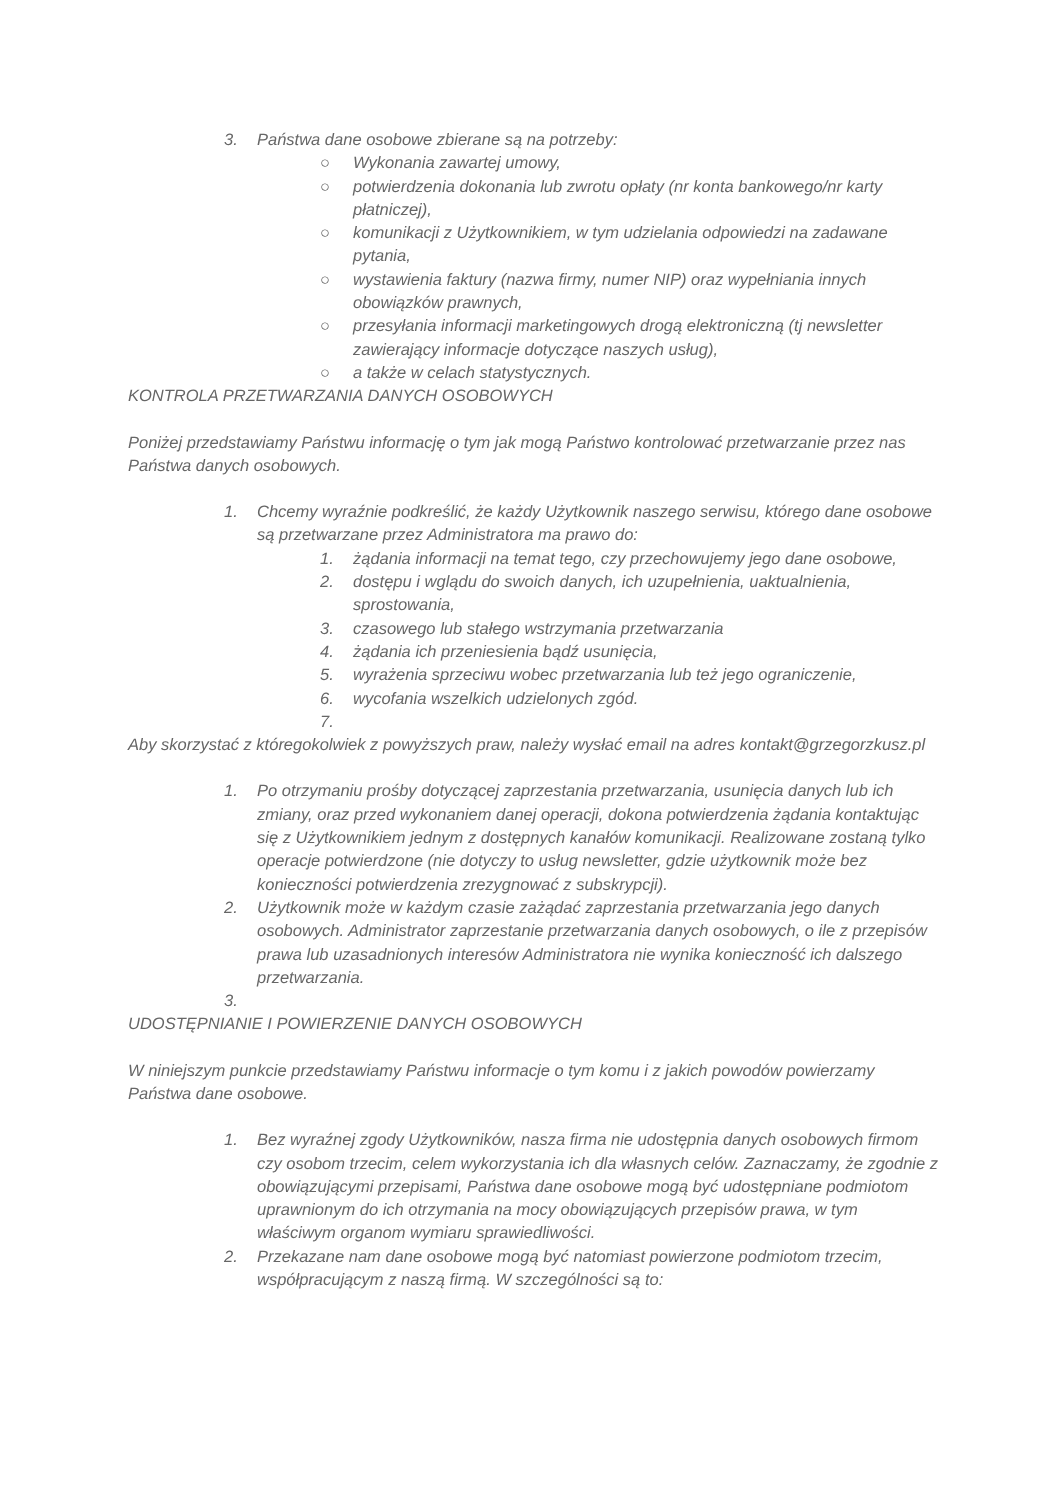3. Państwa dane osobowe zbierane są na potrzeby:
○ Wykonania zawartej umowy,
○ potwierdzenia dokonania lub zwrotu opłaty (nr konta bankowego/nr karty płatniczej),
○ komunikacji z Użytkownikiem, w tym udzielania odpowiedzi na zadawane pytania,
○ wystawienia faktury (nazwa firmy, numer NIP) oraz wypełniania innych obowiązków prawnych,
○ przesyłania informacji marketingowych drogą elektroniczną (tj newsletter zawierający informacje dotyczące naszych usług),
○ a także w celach statystycznych.
KONTROLA PRZETWARZANIA DANYCH OSOBOWYCH
Poniżej przedstawiamy Państwu informację o tym jak mogą Państwo kontrolować przetwarzanie przez nas Państwa danych osobowych.
1. Chcemy wyraźnie podkreślić, że każdy Użytkownik naszego serwisu, którego dane osobowe są przetwarzane przez Administratora ma prawo do:
1. żądania informacji na temat tego, czy przechowujemy jego dane osobowe,
2. dostępu i wglądu do swoich danych, ich uzupełnienia, uaktualnienia, sprostowania,
3. czasowego lub stałego wstrzymania przetwarzania
4. żądania ich przeniesienia bądź usunięcia,
5. wyrażenia sprzeciwu wobec przetwarzania lub też jego ograniczenie,
6. wycofania wszelkich udzielonych zgód.
7.
Aby skorzystać z któregokolwiek z powyższych praw, należy wysłać email na adres kontakt@grzegorzkusz.pl
1. Po otrzymaniu prośby dotyczącej zaprzestania przetwarzania, usunięcia danych lub ich zmiany, oraz przed wykonaniem danej operacji, dokona potwierdzenia żądania kontaktując się z Użytkownikiem jednym z dostępnych kanałów komunikacji. Realizowane zostaną tylko operacje potwierdzone (nie dotyczy to usług newsletter, gdzie użytkownik może bez konieczności potwierdzenia zrezygnować z subskrypcji).
2. Użytkownik może w każdym czasie zażądać zaprzestania przetwarzania jego danych osobowych. Administrator zaprzestanie przetwarzania danych osobowych, o ile z przepisów prawa lub uzasadnionych interesów Administratora nie wynika konieczność ich dalszego przetwarzania.
3.
UDOSTĘPNIANIE I POWIERZENIE DANYCH OSOBOWYCH
W niniejszym punkcie przedstawiamy Państwu informacje o tym komu i z jakich powodów powierzamy Państwa dane osobowe.
1. Bez wyraźnej zgody Użytkowników, nasza firma nie udostępnia danych osobowych firmom czy osobom trzecim, celem wykorzystania ich dla własnych celów. Zaznaczamy, że zgodnie z obowiązującymi przepisami, Państwa dane osobowe mogą być udostępniane podmiotom uprawnionym do ich otrzymania na mocy obowiązujących przepisów prawa, w tym właściwym organom wymiaru sprawiedliwości.
2. Przekazane nam dane osobowe mogą być natomiast powierzone podmiotom trzecim, współpracującym z naszą firmą. W szczególności są to: